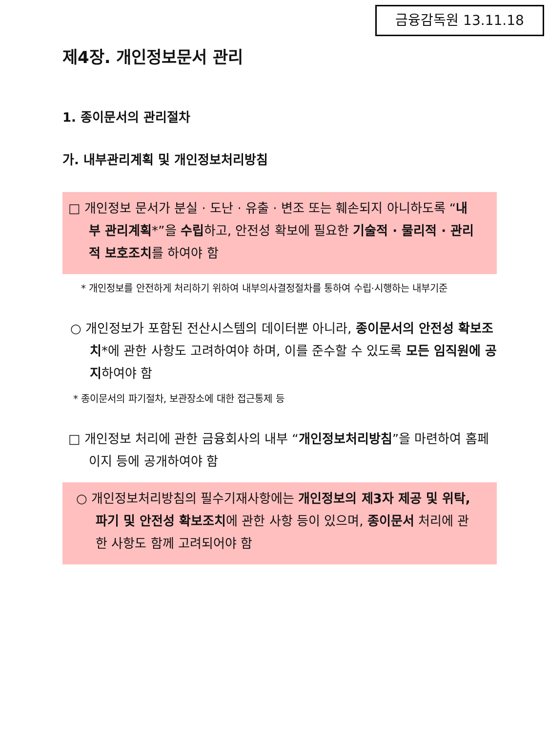금융감독원 13.11.18
제4장. 개인정보문서 관리
1. 종이문서의 관리절차
가. 내부관리계획 및 개인정보처리방침
□ 개인정보 문서가 분실 · 도난 · 유출 · 변조 또는 훼손되지 아니하도록 “내부 관리계획*”을 수립하고, 안전성 확보에 필요한 기술적 · 물리적 · 관리적 보호조치를 하여야 함
* 개인정보를 안전하게 처리하기 위하여 내부의사결정절차를 통하여 수립·시행하는 내부기준
○ 개인정보가 포함된 전산시스템의 데이터뿐 아니라, 종이문서의 안전성 확보조치*에 관한 사항도 고려하여야 하며, 이를 준수할 수 있도록 모든 임직원에 공지하여야 함
* 종이문서의 파기절차, 보관장소에 대한 접근통제 등
□ 개인정보 처리에 관한 금융회사의 내부 “개인정보처리방침”을 마련하여 홈페이지 등에 공개하여야 함
○ 개인정보처리방침의 필수기재사항에는 개인정보의 제3자 제공 및 위탁, 파기 및 안전성 확보조치에 관한 사항 등이 있으며, 종이문서 처리에 관한 사항도 함께 고려되어야 함